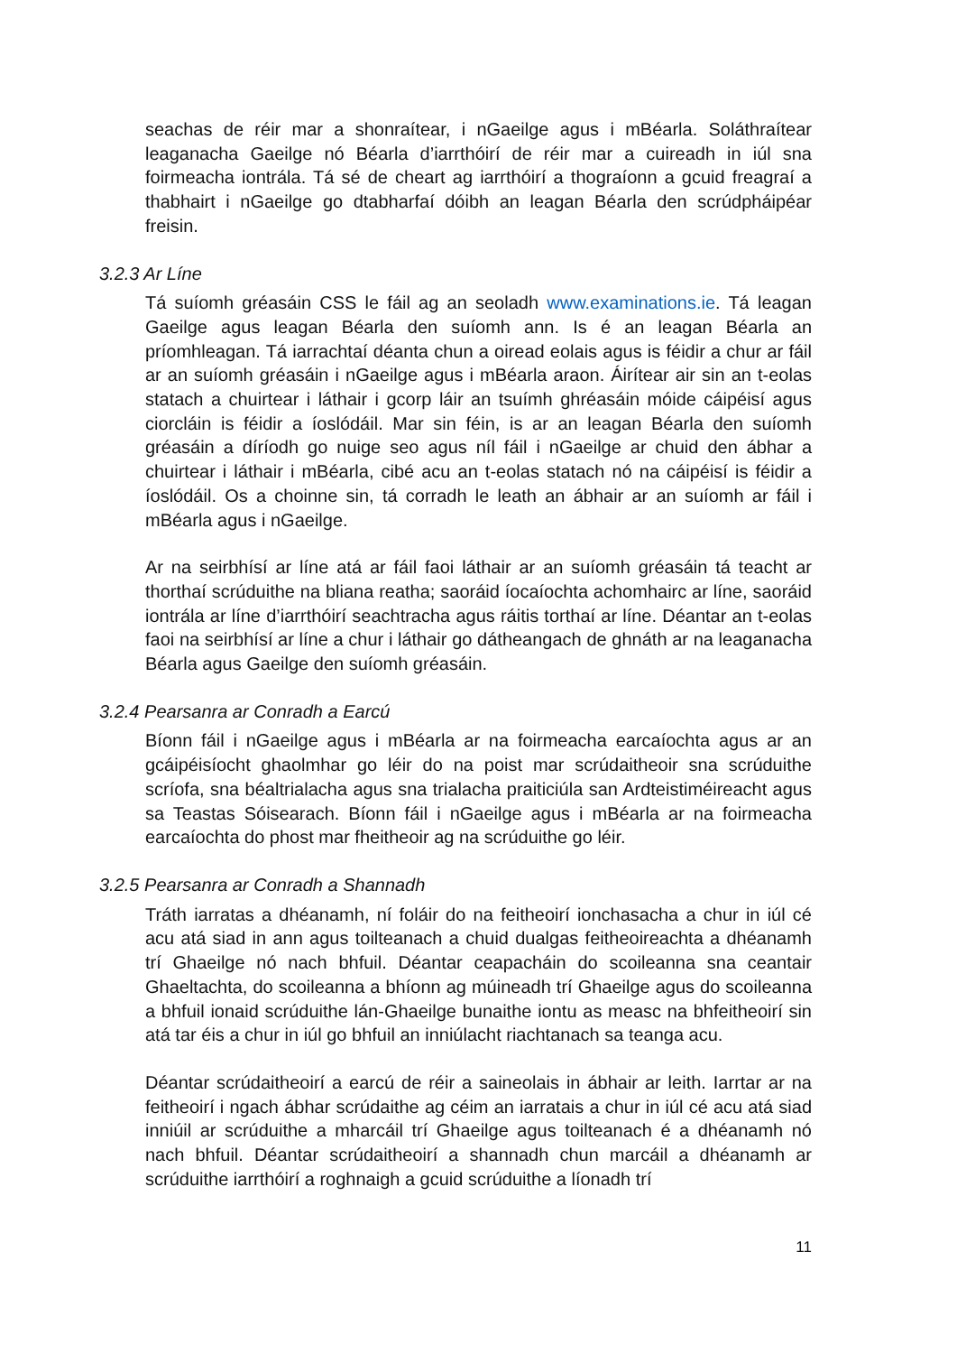seachas de réir mar a shonraítear, i nGaeilge agus i mBéarla. Soláthraítear leaganacha Gaeilge nó Béarla d’iarrthóirí de réir mar a cuireadh in iúl sna foirmeacha iontrála. Tá sé de cheart ag iarrthóirí a thograíonn a gcuid freagraí a thabhairt i nGaeilge go dtabharfaí dóibh an leagan Béarla den scrúdpháipéar freisin.
3.2.3 Ar Líne
Tá suíomh gréasáin CSS le fáil ag an seoladh www.examinations.ie. Tá leagan Gaeilge agus leagan Béarla den suíomh ann. Is é an leagan Béarla an príomhleagan. Tá iarrachtaí déanta chun a oiread eolais agus is féidir a chur ar fáil ar an suíomh gréasáin i nGaeilge agus i mBéarla araon. Áirítear air sin an t-eolas statach a chuirtear i láthair i gcorp láir an tsuímh ghréasáin móide cáipéisí agus ciorcláin is féidir a íoslódáil. Mar sin féin, is ar an leagan Béarla den suíomh gréasáin a díríodh go nuige seo agus níl fáil i nGaeilge ar chuid den ábhar a chuirtear i láthair i mBéarla, cibé acu an t-eolas statach nó na cáipéisí is féidir a íoslódáil. Os a choinne sin, tá corradh le leath an ábhair ar an suíomh ar fáil i mBéarla agus i nGaeilge.
Ar na seirbhísí ar líne atá ar fáil faoi láthair ar an suíomh gréasáin tá teacht ar thorthaí scrúduithe na bliana reatha; saoráid íocaíochta achomhairc ar líne, saoráid iontrála ar líne d’iarrthóirí seachtracha agus ráitis torthaí ar líne. Déantar an t-eolas faoi na seirbhísí ar líne a chur i láthair go dátheangach de ghnáth ar na leaganacha Béarla agus Gaeilge den suíomh gréasáin.
3.2.4 Pearsanra ar Conradh a Earcú
Bíonn fáil i nGaeilge agus i mBéarla ar na foirmeacha earcaíochta agus ar an gcáipéisíocht ghaolmhar go léir do na poist mar scrúdaitheoir sna scrúduithe scríofa, sna béaltrialacha agus sna trialacha praiticiúla san Ardteistiméireacht agus sa Teastas Sóisearach. Bíonn fáil i nGaeilge agus i mBéarla ar na foirmeacha earcaíochta do phost mar fheitheoir ag na scrúduithe go léir.
3.2.5 Pearsanra ar Conradh a Shannadh
Tráth iarratas a dhéanamh, ní foláir do na feitheoirí ionchasacha a chur in iúl cé acu atá siad in ann agus toilteanach a chuid dualgas feitheoireachta a dhéanamh trí Ghaeilge nó nach bhfuil. Déantar ceapacháin do scoileanna sna ceantair Ghaeltachta, do scoileanna a bhíonn ag múineadh trí Ghaeilge agus do scoileanna a bhfuil ionaid scrúduithe lán-Ghaeilge bunaithe iontu as measc na bhfeitheoirí sin atá tar éis a chur in iúl go bhfuil an inniúlacht riachtanach sa teanga acu.
Déantar scrúdaitheoirí a earcú de réir a saineolais in ábhair ar leith. Iarrtar ar na feitheoirí i ngach ábhar scrúdaithe ag céim an iarratais a chur in iúl cé acu atá siad inniúil ar scrúduithe a mharcáil trí Ghaeilge agus toilteanach é a dhéanamh nó nach bhfuil. Déantar scrúdaitheoirí a shannadh chun marcáil a dhéanamh ar scrúduithe iarrthóirí a roghnaigh a gcuid scrúduithe a líonadh trí
11